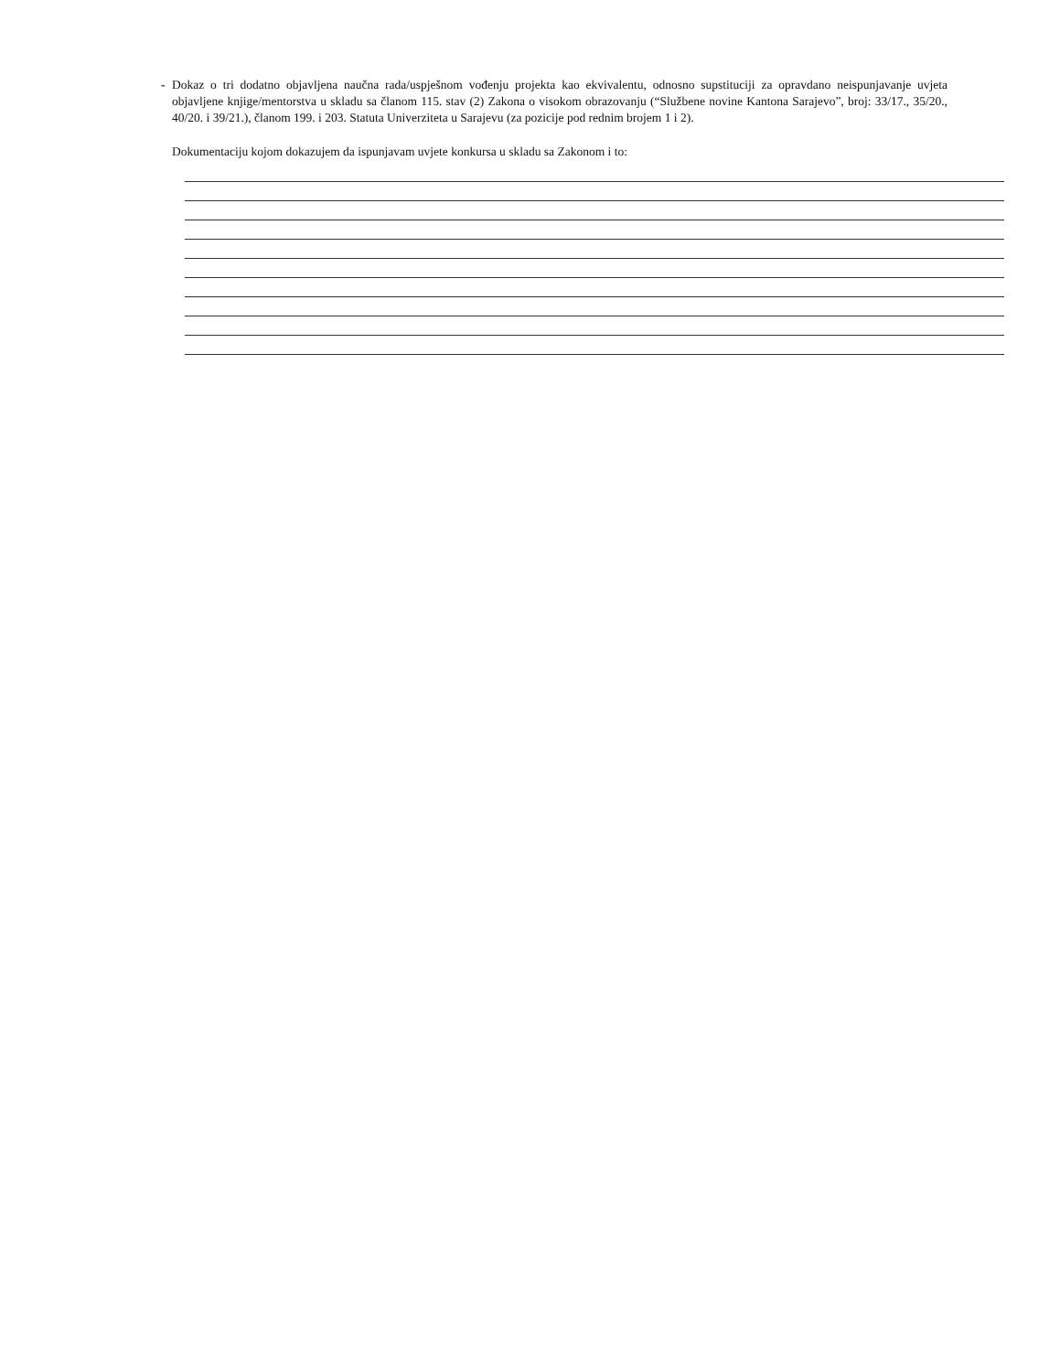- Dokaz o tri dodatno objavljena naučna rada/uspješnom vođenju projekta kao ekvivalentu, odnosno supstituciji za opravdano neispunjavanje uvjeta objavljene knjige/mentorstva u skladu sa članom 115. stav (2) Zakona o visokom obrazovanju (“Službene novine Kantona Sarajevo”, broj: 33/17., 35/20., 40/20. i 39/21.), članom 199. i 203. Statuta Univerziteta u Sarajevu (za pozicije pod rednim brojem 1 i 2).
Dokumentaciju kojom dokazujem da ispunjavam uvjete konkursa u skladu sa Zakonom i to: